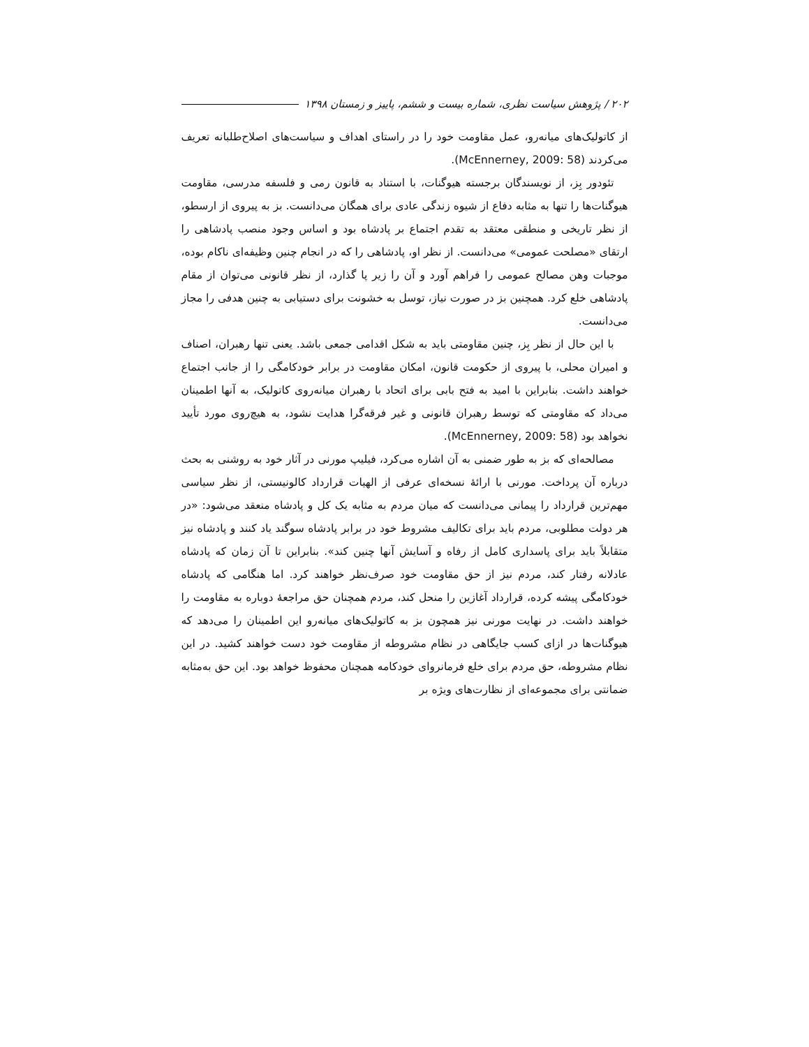۲۰۲ / پژوهش سیاست نظری، شماره بیست و ششم، پاییز و زمستان ۱۳۹۸
از کاتولیک‌های میانه‌رو، عمل مقاومت خود را در راستای اهداف و سیاست‌های اصلاح‌طلبانه تعریف می‌کردند (McEnnerney, 2009: 58).
تئودور بِز، از نویسندگان برجسته هیوگنات، با استناد به قانون رمی و فلسفه مدرسی، مقاومت هیوگنات‌ها را تنها به مثابه دفاع از شیوه زندگی عادی برای همگان می‌دانست. بز به پیروی از ارسطو، از نظر تاریخی و منطقی معتقد به تقدم اجتماع بر پادشاه بود و اساس وجود منصب پادشاهی را ارتقای «مصلحت عمومی» می‌دانست. از نظر او، پادشاهی را که در انجام چنین وظیفه‌ای ناکام بوده، موجبات وهن مصالح عمومی را فراهم آورد و آن را زیر پا گذارد، از نظر قانونی می‌توان از مقام پادشاهی خلع کرد. همچنین بز در صورت نیاز، توسل به خشونت برای دستیابی به چنین هدفی را مجاز می‌دانست.
با این حال از نظر بِز، چنین مقاومتی باید به شکل اقدامی جمعی باشد. یعنی تنها رهبران، اصناف و امیران محلی، با پیروی از حکومت قانون، امکان مقاومت در برابر خودکامگی را از جانب اجتماع خواهند داشت. بنابراین با امید به فتح بابی برای اتحاد با رهبران میانه‌روی کاتولیک، به آنها اطمینان می‌داد که مقاومتی که توسط رهبران قانونی و غیر فرقه‌گرا هدایت نشود، به هیچ‌روی مورد تأیید نخواهد بود (McEnnerney, 2009: 58).
مصالحه‌ای که بز به طور ضمنی به آن اشاره می‌کرد، فیلیپ مورنی در آثار خود به روشنی به بحث درباره آن پرداخت. مورنی با ارائهٔ نسخه‌ای عرفی از الهیات قرارداد کالونیستی، از نظر سیاسی مهم‌ترین قرارداد را پیمانی می‌دانست که میان مردم به مثابه یک کل و پادشاه منعقد می‌شود: «در هر دولت مطلوبی، مردم باید برای تکالیف مشروط خود در برابر پادشاه سوگند یاد کنند و پادشاه نیز متقابلاً باید برای پاسداری کامل از رفاه و آسایش آنها چنین کند». بنابراین تا آن زمان که پادشاه عادلانه رفتار کند، مردم نیز از حق مقاومت خود صرف‌نظر خواهند کرد. اما هنگامی که پادشاه خودکامگی پیشه کرده، قرارداد آغازین را منحل کند، مردم همچنان حق مراجعهٔ دوباره به مقاومت را خواهند داشت. در نهایت مورنی نیز همچون بز به کاتولیک‌های میانه‌رو این اطمینان را می‌دهد که هیوگنات‌ها در ازای کسب جایگاهی در نظام مشروطه از مقاومت خود دست خواهند کشید. در این نظام مشروطه، حق مردم برای خلع فرمانروای خودکامه همچنان محفوظ خواهد بود. این حق به‌مثابه ضمانتی برای مجموعه‌ای از نظارت‌های ویژه بر